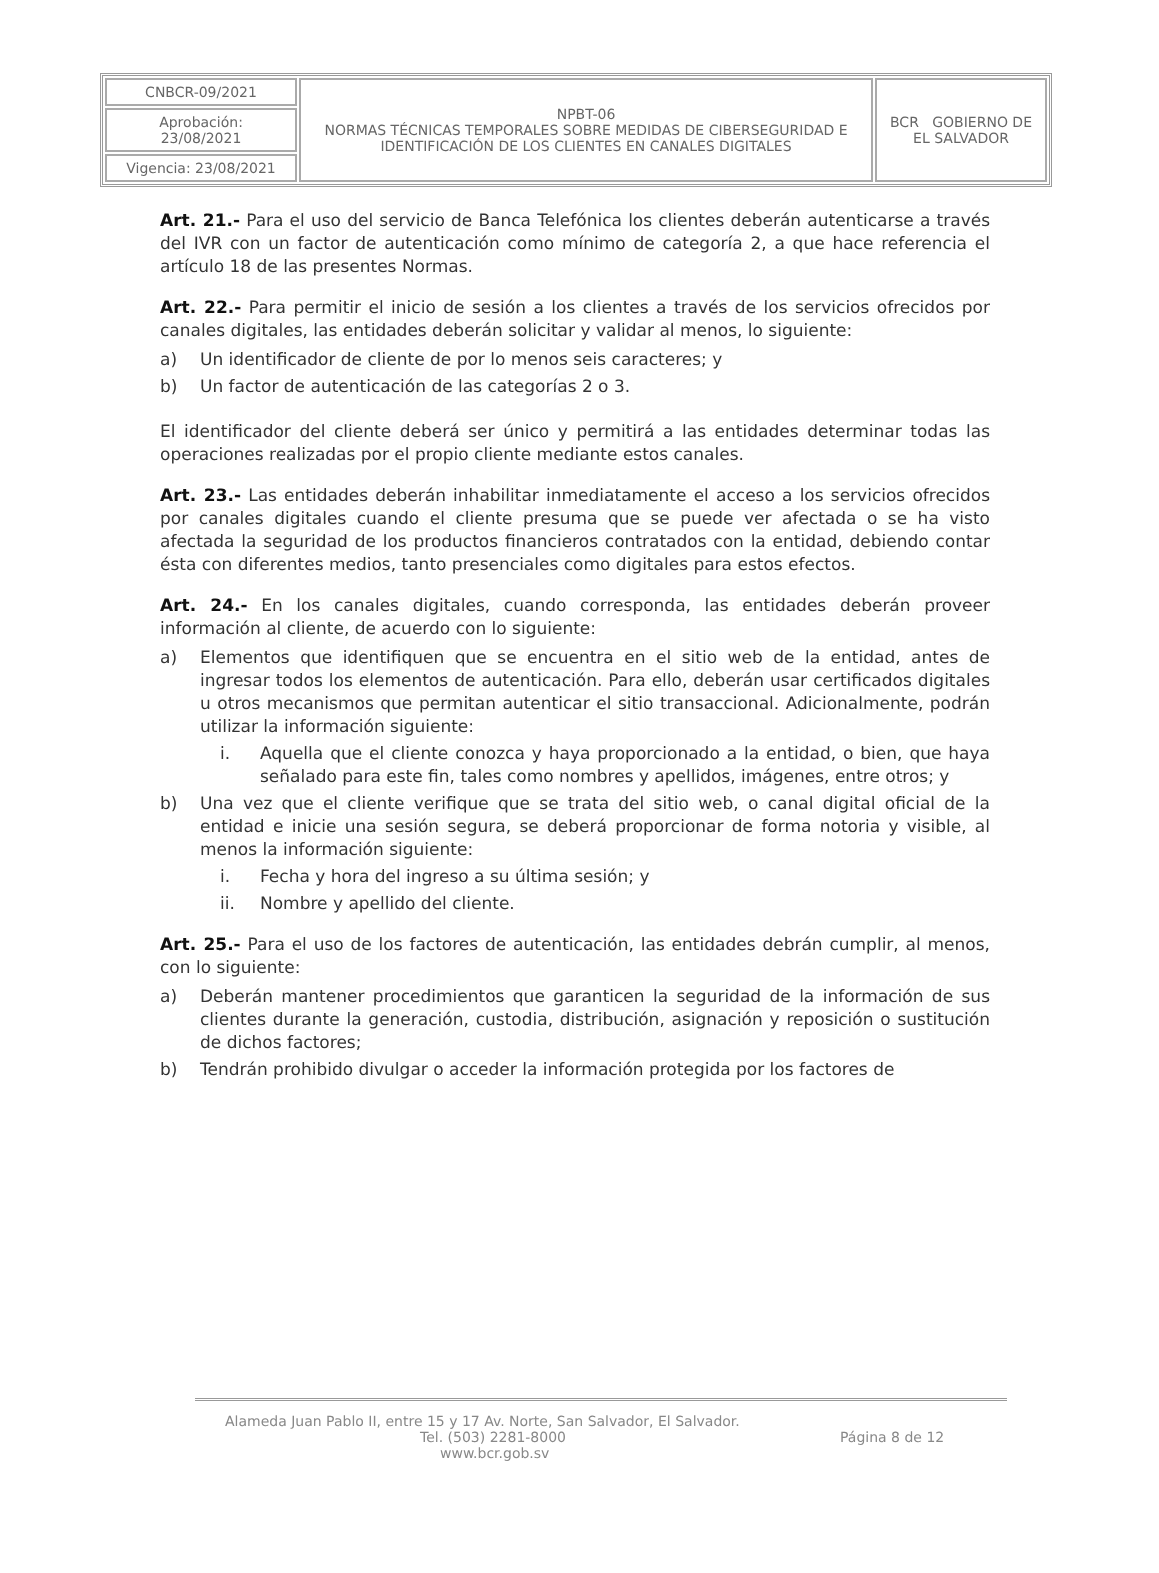| CNBCR-09/2021 | NPBT-06 NORMAS TÉCNICAS TEMPORALES SOBRE MEDIDAS DE CIBERSEGURIDAD E IDENTIFICACIÓN DE LOS CLIENTES EN CANALES DIGITALES | BCR GOBIERNO DE EL SALVADOR |
| Aprobación: 23/08/2021 | | |
| Vigencia: 23/08/2021 | | |
Art. 21.- Para el uso del servicio de Banca Telefónica los clientes deberán autenticarse a través del IVR con un factor de autenticación como mínimo de categoría 2, a que hace referencia el artículo 18 de las presentes Normas.
Art. 22.- Para permitir el inicio de sesión a los clientes a través de los servicios ofrecidos por canales digitales, las entidades deberán solicitar y validar al menos, lo siguiente:
a) Un identificador de cliente de por lo menos seis caracteres; y
b) Un factor de autenticación de las categorías 2 o 3.
El identificador del cliente deberá ser único y permitirá a las entidades determinar todas las operaciones realizadas por el propio cliente mediante estos canales.
Art. 23.- Las entidades deberán inhabilitar inmediatamente el acceso a los servicios ofrecidos por canales digitales cuando el cliente presuma que se puede ver afectada o se ha visto afectada la seguridad de los productos financieros contratados con la entidad, debiendo contar ésta con diferentes medios, tanto presenciales como digitales para estos efectos.
Art. 24.- En los canales digitales, cuando corresponda, las entidades deberán proveer información al cliente, de acuerdo con lo siguiente:
a) Elementos que identifiquen que se encuentra en el sitio web de la entidad, antes de ingresar todos los elementos de autenticación. Para ello, deberán usar certificados digitales u otros mecanismos que permitan autenticar el sitio transaccional. Adicionalmente, podrán utilizar la información siguiente:
i. Aquella que el cliente conozca y haya proporcionado a la entidad, o bien, que haya señalado para este fin, tales como nombres y apellidos, imágenes, entre otros; y
b) Una vez que el cliente verifique que se trata del sitio web, o canal digital oficial de la entidad e inicie una sesión segura, se deberá proporcionar de forma notoria y visible, al menos la información siguiente:
i. Fecha y hora del ingreso a su última sesión; y
ii. Nombre y apellido del cliente.
Art. 25.- Para el uso de los factores de autenticación, las entidades debrán cumplir, al menos, con lo siguiente:
a) Deberán mantener procedimientos que garanticen la seguridad de la información de sus clientes durante la generación, custodia, distribución, asignación y reposición o sustitución de dichos factores;
b) Tendrán prohibido divulgar o acceder la información protegida por los factores de
Alameda Juan Pablo II, entre 15 y 17 Av. Norte, San Salvador, El Salvador.
Tel. (503) 2281-8000 Página 8 de 12
www.bcr.gob.sv